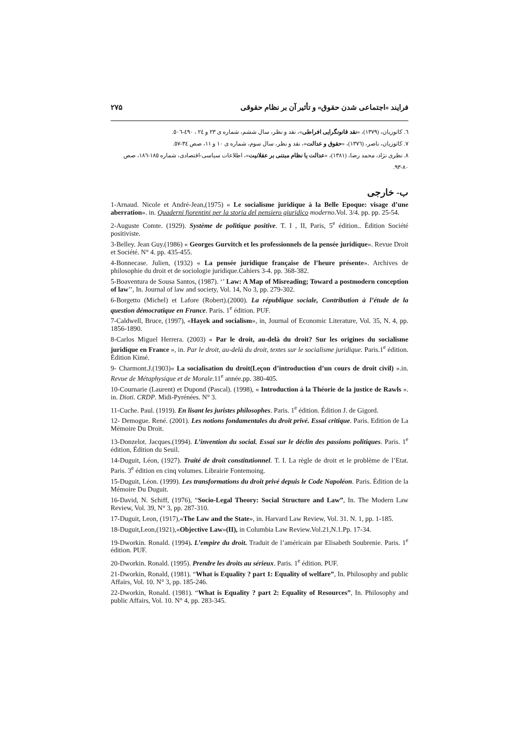فرایند «اجتماعی شدن حقوق» و تأثیر آن بر نظام حقوقی ۲۷۵
٦. کاتوزیان، (۱۳۷۹)، «نقد قانونگرایی افراطی»، نقد و نظر، سال ششم، شماره ی ۲۳ و ۲٤ ، ٤۹۰-٥۰٦.
۷. کاتوزیان، ناصر، (۱۳۷٦)، «حقوق و عدالت»، نقد و نظر، سال سوم، شماره ی ۱۰ و ۱۱، صص ۳٤-٥۷.
۸. نظری نژاد، محمد رضا، (۱۳۸۱)، «عدالت یا نظام مبتنی بر عقلانیت»، اطلاعات سیاسی-اقتصادی، شماره ۱۸٥-۱۸٦، صص ۸۰-۹۳.
ب- خارجی
1-Arnaud. Nicole et André-Jean,(1975) « Le socialisme juridique à la Belle Epoque: visage d’une aberration». in. Quaderni fiorentini per la storia del pensiero giuridico moderno.Vol. 3/4. pp. pp. 25-54.
2-Auguste Comte. (1929). Système de politique positive. T. I , II, Paris, 5<sup>e</sup> édition.. Édition Société positiviste.
3-Belley. Jean Guy.(1986) « Georges Gurvitch et les professionnels de la pensée juridique». Revue Droit et Société. N° 4. pp. 435-455.
4-Bonnecase. Julien, (1932) « La pensée juridique française de l’heure présente». Archives de philosophie du droit et de sociologie juridique.Cahiers 3-4. pp. 368-382.
5-Boaventura de Sousa Santos, (1987). ‘’ Law: A Map of Misreading; Toward a postmodern conception of law’’, In. Journal of law and society, Vol. 14, No 3, pp. 279-302.
6-Borgetto (Michel) et Lafore (Robert).(2000). La république sociale, Contribution à l’étude de la question démocratique en France. Paris. 1<sup>e</sup> édition. PUF.
7-Caldwell, Bruce, (1997), «Hayek and socialism», in, Journal of Economic Literature, Vol. 35, N. 4, pp. 1856-1890.
8-Carlos Miguel Herrera. (2003) « Par le droit, au-delà du droit? Sur les origines du socialisme juridique en France », in. Par le droit, au-delà du droit, textes sur le socialisme juridique. Paris.1<sup>e</sup> édition. Édition Kimé.
9- Charmont.J.(1903)« La socialisation du droit(Leçon d’introduction d’un cours de droit civil) ».in. Revue de Métaphysique et de Morale.11<sup>e</sup> année.pp. 380-405.
10-Cournarie (Laurent) et Dupond (Pascal). (1998), « Introduction à la Théorie de la justice de Rawls ». in. Dioti. CRDP. Midi-Pyrénées. N° 3.
11-Cuche. Paul. (1919). En lisant les juristes philosophes. Paris. 1<sup>e</sup> édition. Édition J. de Gigord.
12- Demogue. René. (2001). Les notions fondamentales du droit privé. Essai critique. Paris. Edition de La Mémoire Du Droit.
13-Donzelot. Jacques.(1994). L’invention du social. Essai sur le déclin des passions politiques. Paris. 1<sup>e</sup> édition, Édition du Seuil.
14-Duguit, Léon, (1927). Traité de droit constitutionnel. T. I. La règle de droit et le problème de l’Etat. Paris. 3<sup>e</sup> édition en cinq volumes. Librairie Fontemoing.
15-Duguit, Léon. (1999). Les transformations du droit privé depuis le Code Napoléon. Paris. Édition de la Mémoire Du Duguit.
16-David, N. Schiff, (1976), “Socio-Legal Theory: Social Structure and Law”, In. The Modern Law Review, Vol. 39, N° 3, pp. 287-310.
17-Duguit, Leon, (1917),«The Law and the State», in. Harvard Law Review, Vol. 31. N. 1, pp. 1-185.
18-Duguit,Leon,(1921),«Objective Law»(II), in Columbia Law Review.Vol.21,N.1.Pp. 17-34.
19-Dworkin. Ronald. (1994). L’empire du droit. Traduit de l’américain par Elisabeth Soubrenie. Paris. 1<sup>e</sup> édition. PUF.
20-Dworkin. Ronald. (1995). Prendre les droits au sérieux. Paris. 1<sup>e</sup> édition. PUF.
21-Dworkin, Ronald, (1981). “What is Equality ? part 1: Equality of welfare”, In. Philosophy and public Affairs, Vol. 10. N° 3, pp. 185-246.
22-Dworkin, Ronald. (1981). “What is Equality ? part 2: Equality of Resources”, In. Philosophy and public Affairs, Vol. 10. N° 4, pp. 283-345.